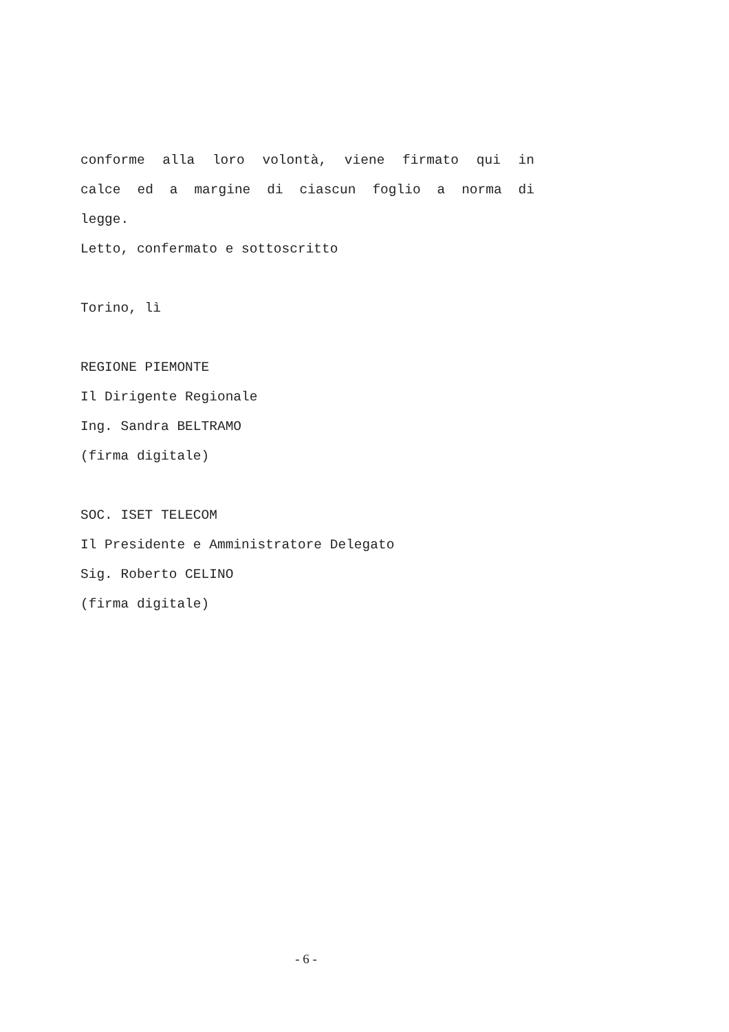conforme alla loro volontà, viene firmato qui in
calce ed a margine di ciascun foglio a norma di
legge.
Letto, confermato e sottoscritto
Torino, lì
REGIONE PIEMONTE
Il Dirigente Regionale
Ing. Sandra BELTRAMO
(firma digitale)
SOC. ISET TELECOM
Il Presidente e Amministratore Delegato
Sig. Roberto CELINO
(firma digitale)
- 6 -